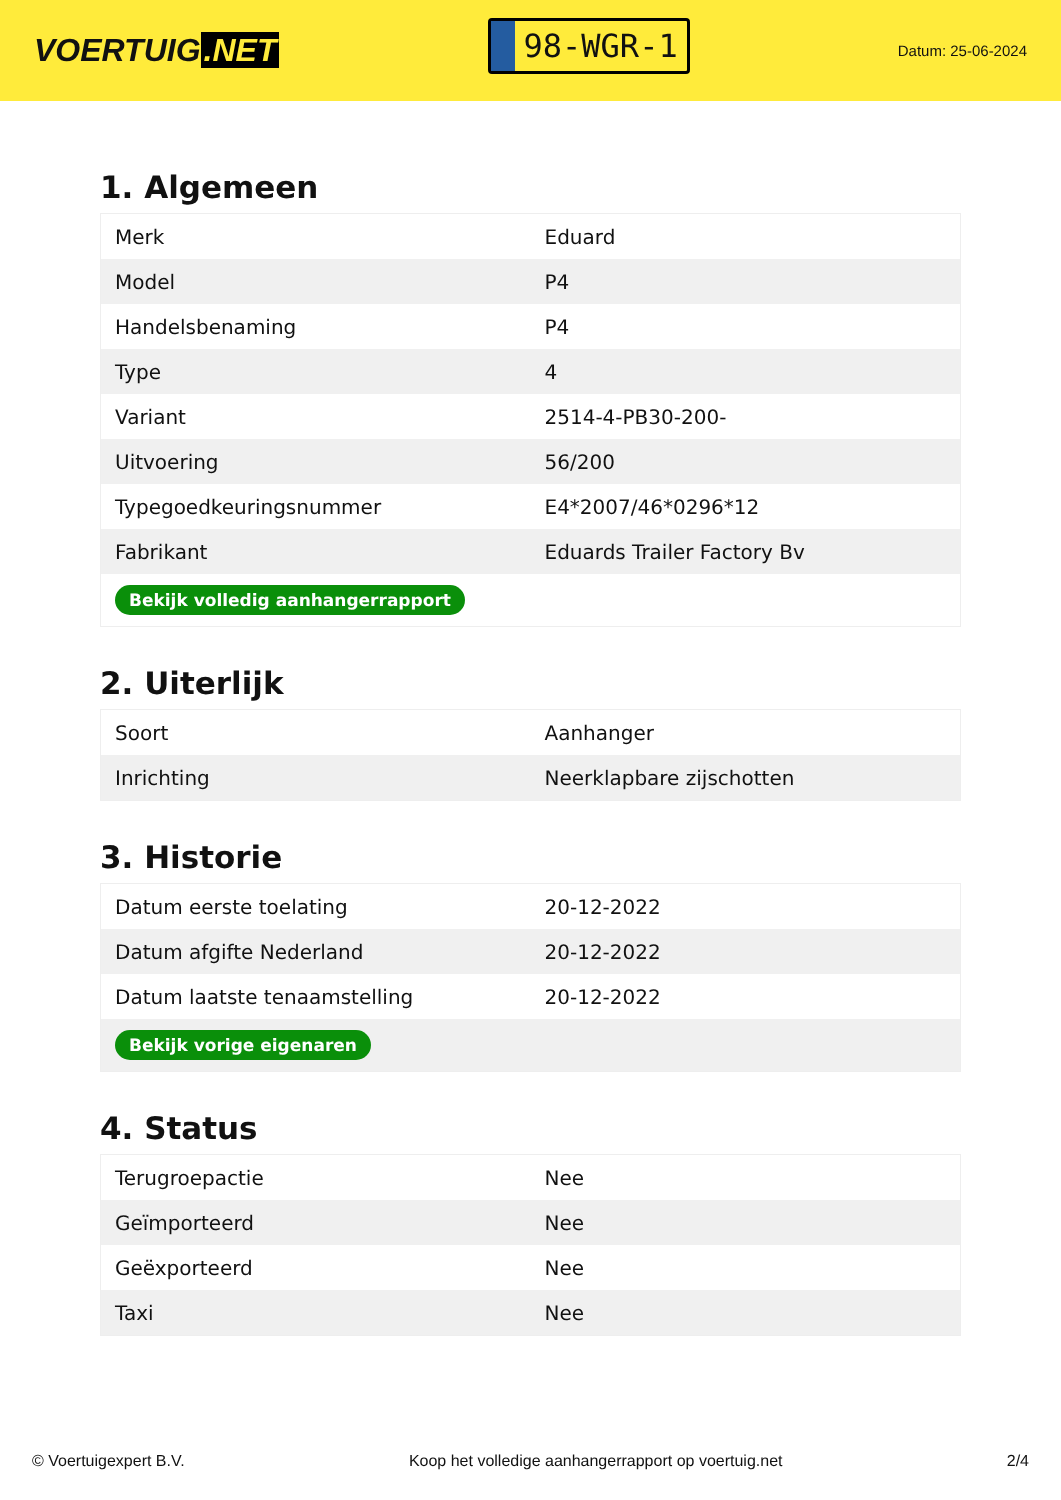VOERTUIG.NET
98-WGR-1
Datum: 25-06-2024
1. Algemeen
| Merk | Eduard |
| Model | P4 |
| Handelsbenaming | P4 |
| Type | 4 |
| Variant | 2514-4-PB30-200- |
| Uitvoering | 56/200 |
| Typegoedkeuringsnummer | E4*2007/46*0296*12 |
| Fabrikant | Eduards Trailer Factory Bv |
| Bekijk volledig aanhangerrapport | |
2. Uiterlijk
| Soort | Aanhanger |
| Inrichting | Neerklapbare zijschotten |
3. Historie
| Datum eerste toelating | 20-12-2022 |
| Datum afgifte Nederland | 20-12-2022 |
| Datum laatste tenaamstelling | 20-12-2022 |
| Bekijk vorige eigenaren | |
4. Status
| Terugroepactie | Nee |
| Geïmporteerd | Nee |
| Geëxporteerd | Nee |
| Taxi | Nee |
© Voertuigexpert B.V. Koop het volledige aanhangerrapport op voertuig.net 2/4